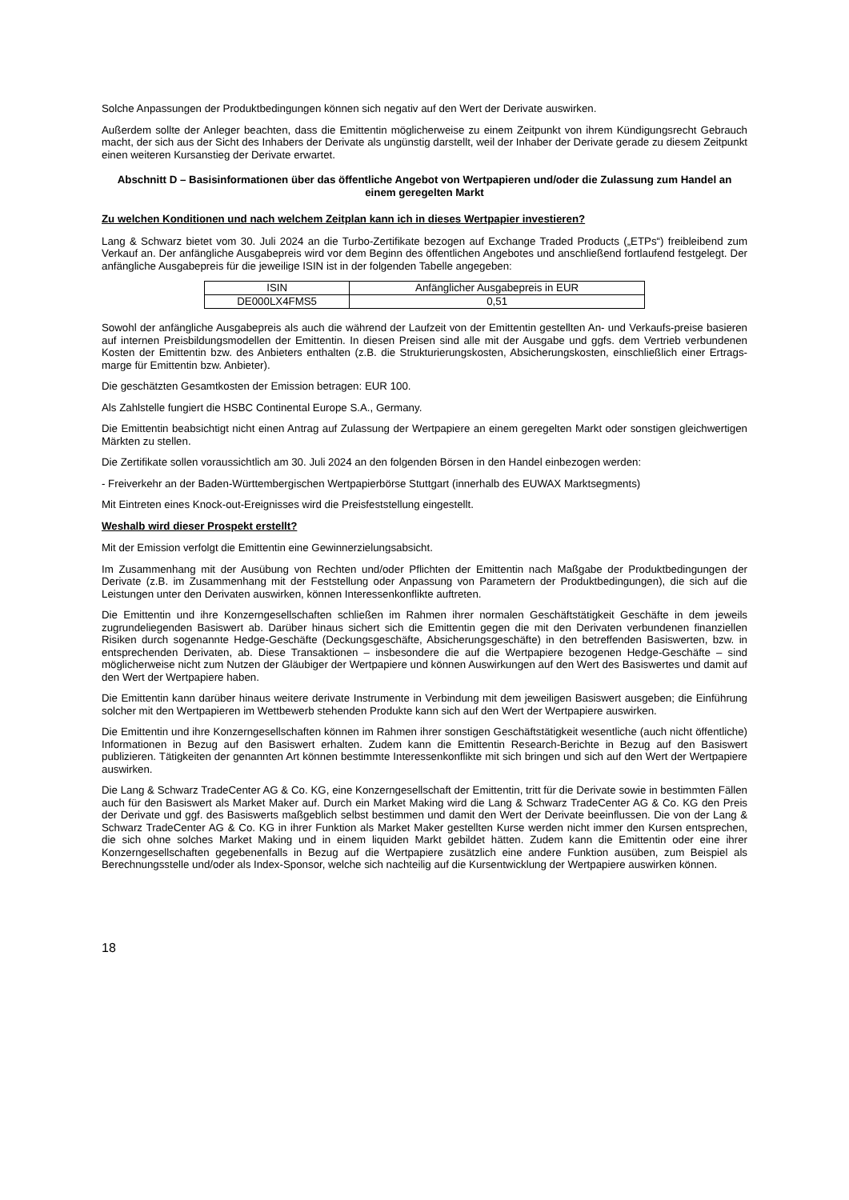Solche Anpassungen der Produktbedingungen können sich negativ auf den Wert der Derivate auswirken.
Außerdem sollte der Anleger beachten, dass die Emittentin möglicherweise zu einem Zeitpunkt von ihrem Kündigungsrecht Gebrauch macht, der sich aus der Sicht des Inhabers der Derivate als ungünstig darstellt, weil der Inhaber der Derivate gerade zu diesem Zeitpunkt einen weiteren Kursanstieg der Derivate erwartet.
Abschnitt D – Basisinformationen über das öffentliche Angebot von Wertpapieren und/oder die Zulassung zum Handel an einem geregelten Markt
Zu welchen Konditionen und nach welchem Zeitplan kann ich in dieses Wertpapier investieren?
Lang & Schwarz bietet vom 30. Juli 2024 an die Turbo-Zertifikate bezogen auf Exchange Traded Products („ETPs“) freibleibend zum Verkauf an. Der anfängliche Ausgabepreis wird vor dem Beginn des öffentlichen Angebotes und anschließend fortlaufend festgelegt. Der anfängliche Ausgabepreis für die jeweilige ISIN ist in der folgenden Tabelle angegeben:
| ISIN | Anfänglicher Ausgabepreis in EUR |
| --- | --- |
| DE000LX4FMS5 | 0,51 |
Sowohl der anfängliche Ausgabepreis als auch die während der Laufzeit von der Emittentin gestellten An- und Verkaufs-preise basieren auf internen Preisbildungsmodellen der Emittentin. In diesen Preisen sind alle mit der Ausgabe und ggfs. dem Vertrieb verbundenen Kosten der Emittentin bzw. des Anbieters enthalten (z.B. die Strukturierungskosten, Absicherungskosten, einschließlich einer Ertrags-marge für Emittentin bzw. Anbieter).
Die geschätzten Gesamtkosten der Emission betragen: EUR 100.
Als Zahlstelle fungiert die HSBC Continental Europe S.A., Germany.
Die Emittentin beabsichtigt nicht einen Antrag auf Zulassung der Wertpapiere an einem geregelten Markt oder sonstigen gleichwertigen Märkten zu stellen.
Die Zertifikate sollen voraussichtlich am 30. Juli 2024 an den folgenden Börsen in den Handel einbezogen werden:
- Freiverkehr an der Baden-Württembergischen Wertpapierbörse Stuttgart (innerhalb des EUWAX Marktsegments)
Mit Eintreten eines Knock-out-Ereignisses wird die Preisfeststellung eingestellt.
Weshalb wird dieser Prospekt erstellt?
Mit der Emission verfolgt die Emittentin eine Gewinnerzielungsabsicht.
Im Zusammenhang mit der Ausübung von Rechten und/oder Pflichten der Emittentin nach Maßgabe der Produktbedingungen der Derivate (z.B. im Zusammenhang mit der Feststellung oder Anpassung von Parametern der Produktbedingungen), die sich auf die Leistungen unter den Derivaten auswirken, können Interessenkonflikte auftreten.
Die Emittentin und ihre Konzerngesellschaften schließen im Rahmen ihrer normalen Geschäftstätigkeit Geschäfte in dem jeweils zugrundeliegenden Basiswert ab. Darüber hinaus sichert sich die Emittentin gegen die mit den Derivaten verbundenen finanziellen Risiken durch sogenannte Hedge-Geschäfte (Deckungsgeschäfte, Absicherungsgeschäfte) in den betreffenden Basiswerten, bzw. in entsprechenden Derivaten, ab. Diese Transaktionen – insbesondere die auf die Wertpapiere bezogenen Hedge-Geschäfte – sind möglicherweise nicht zum Nutzen der Gläubiger der Wertpapiere und können Auswirkungen auf den Wert des Basiswertes und damit auf den Wert der Wertpapiere haben.
Die Emittentin kann darüber hinaus weitere derivate Instrumente in Verbindung mit dem jeweiligen Basiswert ausgeben; die Einführung solcher mit den Wertpapieren im Wettbewerb stehenden Produkte kann sich auf den Wert der Wertpapiere auswirken.
Die Emittentin und ihre Konzerngesellschaften können im Rahmen ihrer sonstigen Geschäftstätigkeit wesentliche (auch nicht öffentliche) Informationen in Bezug auf den Basiswert erhalten. Zudem kann die Emittentin Research-Berichte in Bezug auf den Basiswert publizieren. Tätigkeiten der genannten Art können bestimmte Interessenkonflikte mit sich bringen und sich auf den Wert der Wertpapiere auswirken.
Die Lang & Schwarz TradeCenter AG & Co. KG, eine Konzerngesellschaft der Emittentin, tritt für die Derivate sowie in bestimmten Fällen auch für den Basiswert als Market Maker auf. Durch ein Market Making wird die Lang & Schwarz TradeCenter AG & Co. KG den Preis der Derivate und ggf. des Basiswerts maßgeblich selbst bestimmen und damit den Wert der Derivate beeinflussen. Die von der Lang & Schwarz TradeCenter AG & Co. KG in ihrer Funktion als Market Maker gestellten Kurse werden nicht immer den Kursen entsprechen, die sich ohne solches Market Making und in einem liquiden Markt gebildet hätten. Zudem kann die Emittentin oder eine ihrer Konzerngesellschaften gegebenenfalls in Bezug auf die Wertpapiere zusätzlich eine andere Funktion ausüben, zum Beispiel als Berechnungsstelle und/oder als Index-Sponsor, welche sich nachteilig auf die Kursentwicklung der Wertpapiere auswirken können.
18